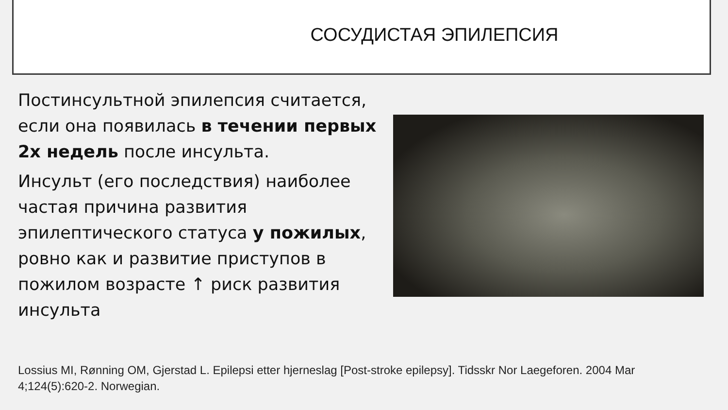СОСУДИСТАЯ ЭПИЛЕПСИЯ
Постинсультной эпилепсия считается, если она появилась в течении первых 2х недель после инсульта.
Инсульт (его последствия) наиболее частая причина развития эпилептического статуса у пожилых, ровно как и развитие приступов в пожилом возрасте ↑ риск развития инсульта
Lossius MI, Rønning OM, Gjerstad L. Epilepsi etter hjerneslag [Post-stroke epilepsy]. Tidsskr Nor Laegeforen. 2004 Mar 4;124(5):620-2. Norwegian.